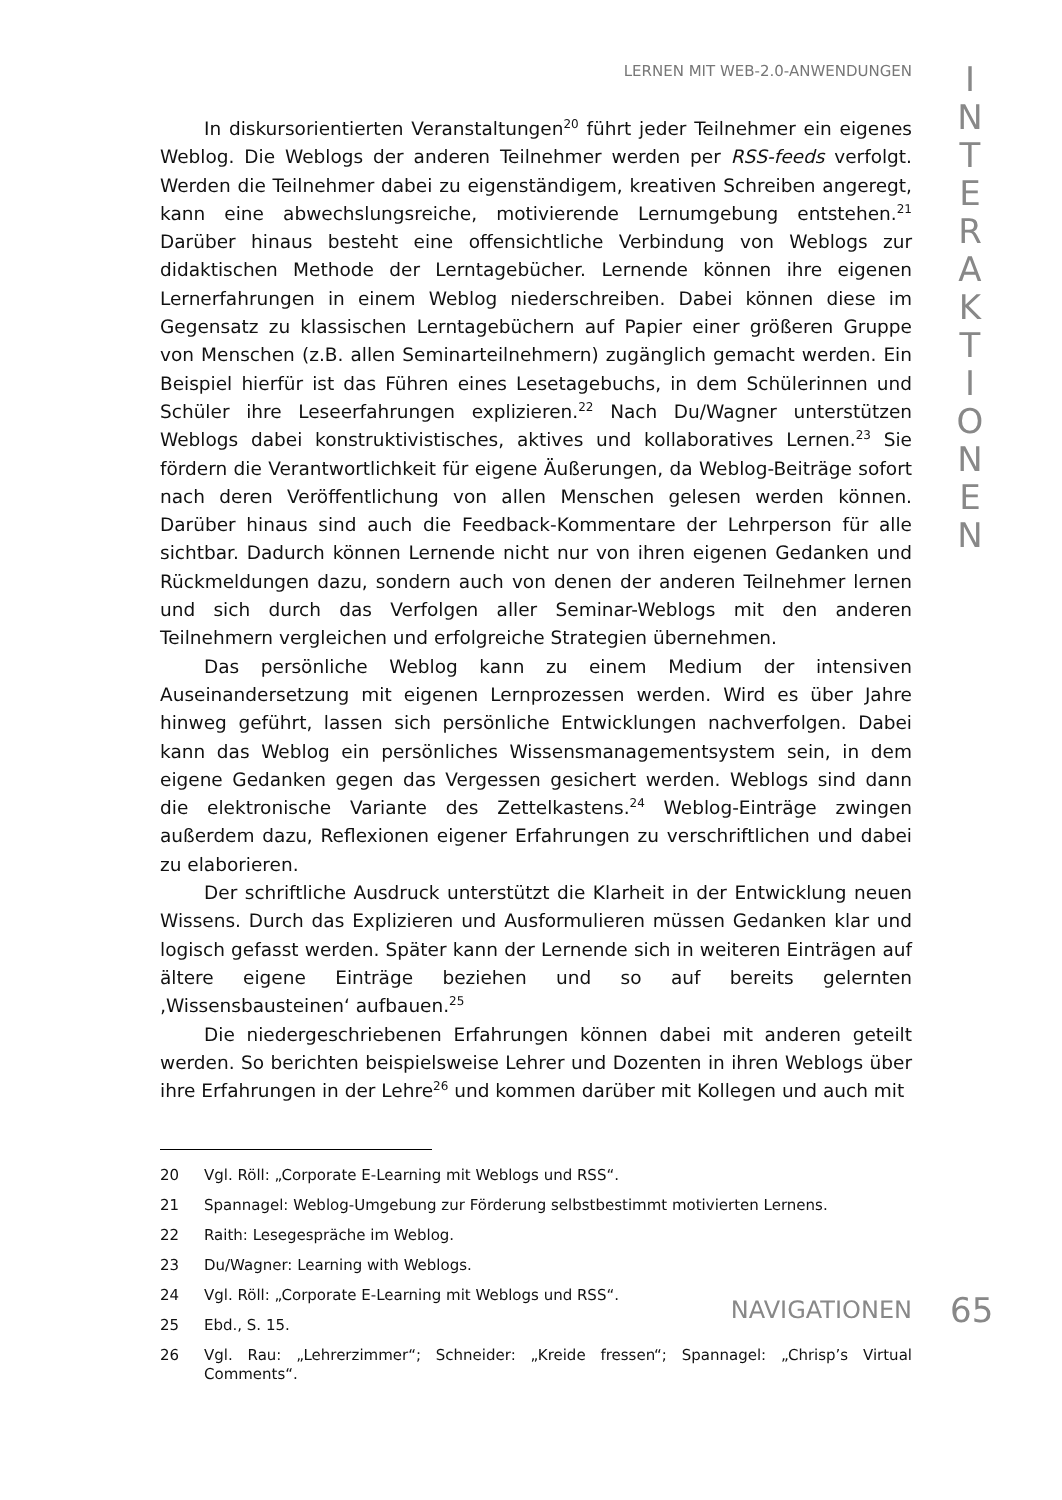LERNEN MIT WEB-2.0-ANWENDUNGEN
I
N
T
E
R
A
K
T
I
O
N
E
N
In diskursorientierten Veranstaltungen<sup>20</sup> führt jeder Teilnehmer ein eigenes Weblog. Die Weblogs der anderen Teilnehmer werden per RSS-feeds verfolgt. Werden die Teilnehmer dabei zu eigenständigem, kreativen Schreiben angeregt, kann eine abwechslungsreiche, motivierende Lernumgebung entstehen.<sup>21</sup> Darüber hinaus besteht eine offensichtliche Verbindung von Weblogs zur didaktischen Methode der Lerntagebücher. Lernende können ihre eigenen Lernerfahrungen in einem Weblog niederschreiben. Dabei können diese im Gegensatz zu klassischen Lerntagebüchern auf Papier einer größeren Gruppe von Menschen (z.B. allen Seminarteilnehmern) zugänglich gemacht werden. Ein Beispiel hierfür ist das Führen eines Lesetagebuchs, in dem Schülerinnen und Schüler ihre Leseerfahrungen explizieren.<sup>22</sup> Nach Du/Wagner unterstützen Weblogs dabei konstruktivistisches, aktives und kollaboratives Lernen.<sup>23</sup> Sie fördern die Verantwortlichkeit für eigene Äußerungen, da Weblog-Beiträge sofort nach deren Veröffentlichung von allen Menschen gelesen werden können. Darüber hinaus sind auch die Feedback-Kommentare der Lehrperson für alle sichtbar. Dadurch können Lernende nicht nur von ihren eigenen Gedanken und Rückmeldungen dazu, sondern auch von denen der anderen Teilnehmer lernen und sich durch das Verfolgen aller Seminar-Weblogs mit den anderen Teilnehmern vergleichen und erfolgreiche Strategien übernehmen.
Das persönliche Weblog kann zu einem Medium der intensiven Auseinandersetzung mit eigenen Lernprozessen werden. Wird es über Jahre hinweg geführt, lassen sich persönliche Entwicklungen nachverfolgen. Dabei kann das Weblog ein persönliches Wissensmanagementsystem sein, in dem eigene Gedanken gegen das Vergessen gesichert werden. Weblogs sind dann die elektronische Variante des Zettelkastens.<sup>24</sup> Weblog-Einträge zwingen außerdem dazu, Reflexionen eigener Erfahrungen zu verschriftlichen und dabei zu elaborieren.
Der schriftliche Ausdruck unterstützt die Klarheit in der Entwicklung neuen Wissens. Durch das Explizieren und Ausformulieren müssen Gedanken klar und logisch gefasst werden. Später kann der Lernende sich in weiteren Einträgen auf ältere eigene Einträge beziehen und so auf bereits gelernten ‚Wissensbausteinen‘ aufbauen.<sup>25</sup>
Die niedergeschriebenen Erfahrungen können dabei mit anderen geteilt werden. So berichten beispielsweise Lehrer und Dozenten in ihren Weblogs über ihre Erfahrungen in der Lehre<sup>26</sup> und kommen darüber mit Kollegen und auch mit
20 Vgl. Röll: „Corporate E-Learning mit Weblogs und RSS“.
21 Spannagel: Weblog-Umgebung zur Förderung selbstbestimmt motivierten Lernens.
22 Raith: Lesegespräche im Weblog.
23 Du/Wagner: Learning with Weblogs.
24 Vgl. Röll: „Corporate E-Learning mit Weblogs und RSS“.
25 Ebd., S. 15.
26 Vgl. Rau: „Lehrerzimmer“; Schneider: „Kreide fressen“; Spannagel: „Chrisp’s Virtual Comments“.
NAVIGATIONEN
65